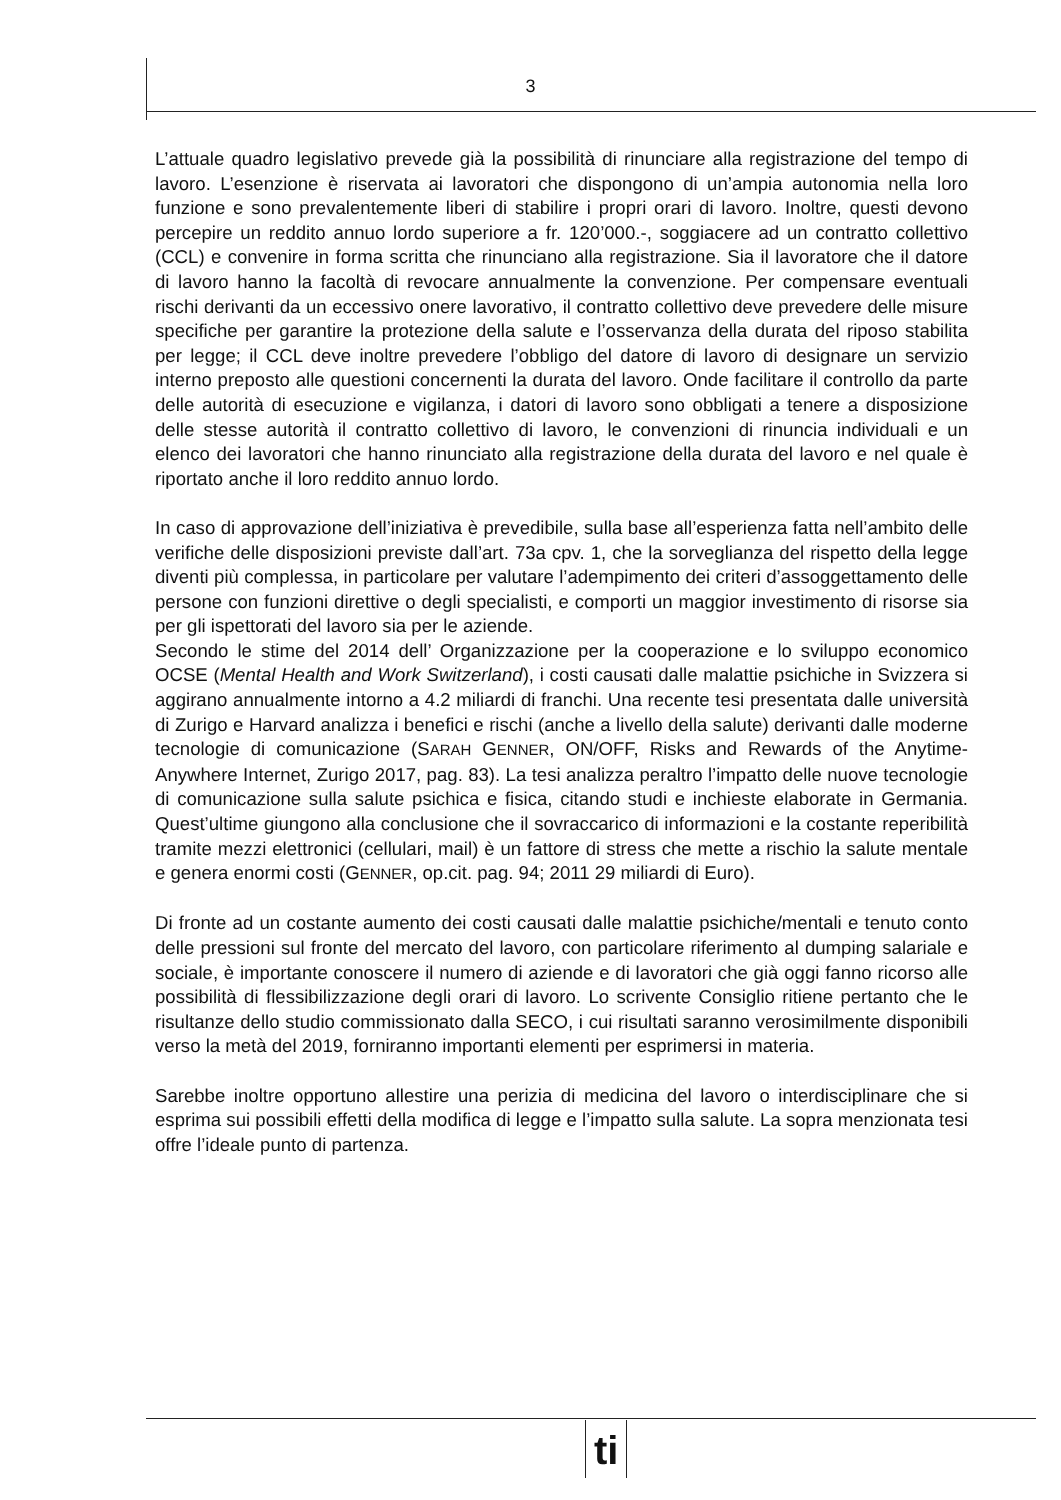3
L’attuale quadro legislativo prevede già la possibilità di rinunciare alla registrazione del tempo di lavoro. L’esenzione è riservata ai lavoratori che dispongono di un’ampia autonomia nella loro funzione e sono prevalentemente liberi di stabilire i propri orari di lavoro. Inoltre, questi devono percepire un reddito annuo lordo superiore a fr. 120’000.-, soggiacere ad un contratto collettivo (CCL) e convenire in forma scritta che rinunciano alla registrazione. Sia il lavoratore che il datore di lavoro hanno la facoltà di revocare annualmente la convenzione. Per compensare eventuali rischi derivanti da un eccessivo onere lavorativo, il contratto collettivo deve prevedere delle misure specifiche per garantire la protezione della salute e l’osservanza della durata del riposo stabilita per legge; il CCL deve inoltre prevedere l’obbligo del datore di lavoro di designare un servizio interno preposto alle questioni concernenti la durata del lavoro. Onde facilitare il controllo da parte delle autorità di esecuzione e vigilanza, i datori di lavoro sono obbligati a tenere a disposizione delle stesse autorità il contratto collettivo di lavoro, le convenzioni di rinuncia individuali e un elenco dei lavoratori che hanno rinunciato alla registrazione della durata del lavoro e nel quale è riportato anche il loro reddito annuo lordo.
In caso di approvazione dell’iniziativa è prevedibile, sulla base all’esperienza fatta nell’ambito delle verifiche delle disposizioni previste dall’art. 73a cpv. 1, che la sorveglianza del rispetto della legge diventi più complessa, in particolare per valutare l’adempimento dei criteri d’assoggettamento delle persone con funzioni direttive o degli specialisti, e comporti un maggior investimento di risorse sia per gli ispettorati del lavoro sia per le aziende.
Secondo le stime del 2014 dell’ Organizzazione per la cooperazione e lo sviluppo economico OCSE (Mental Health and Work Switzerland), i costi causati dalle malattie psichiche in Svizzera si aggirano annualmente intorno a 4.2 miliardi di franchi. Una recente tesi presentata dalle università di Zurigo e Harvard analizza i benefici e rischi (anche a livello della salute) derivanti dalle moderne tecnologie di comunicazione (SARAH GENNER, ON/OFF, Risks and Rewards of the Anytime-Anywhere Internet, Zurigo 2017, pag. 83). La tesi analizza peraltro l’impatto delle nuove tecnologie di comunicazione sulla salute psichica e fisica, citando studi e inchieste elaborate in Germania. Quest’ultime giungono alla conclusione che il sovraccarico di informazioni e la costante reperibilità tramite mezzi elettronici (cellulari, mail) è un fattore di stress che mette a rischio la salute mentale e genera enormi costi (GENNER, op.cit. pag. 94; 2011 29 miliardi di Euro).
Di fronte ad un costante aumento dei costi causati dalle malattie psichiche/mentali e tenuto conto delle pressioni sul fronte del mercato del lavoro, con particolare riferimento al dumping salariale e sociale, è importante conoscere il numero di aziende e di lavoratori che già oggi fanno ricorso alle possibilità di flessibilizzazione degli orari di lavoro. Lo scrivente Consiglio ritiene pertanto che le risultanze dello studio commissionato dalla SECO, i cui risultati saranno verosimilmente disponibili verso la metà del 2019, forniranno importanti elementi per esprimersi in materia.
Sarebbe inoltre opportuno allestire una perizia di medicina del lavoro o interdisciplinare che si esprima sui possibili effetti della modifica di legge e l’impatto sulla salute. La sopra menzionata tesi offre l’ideale punto di partenza.
ti